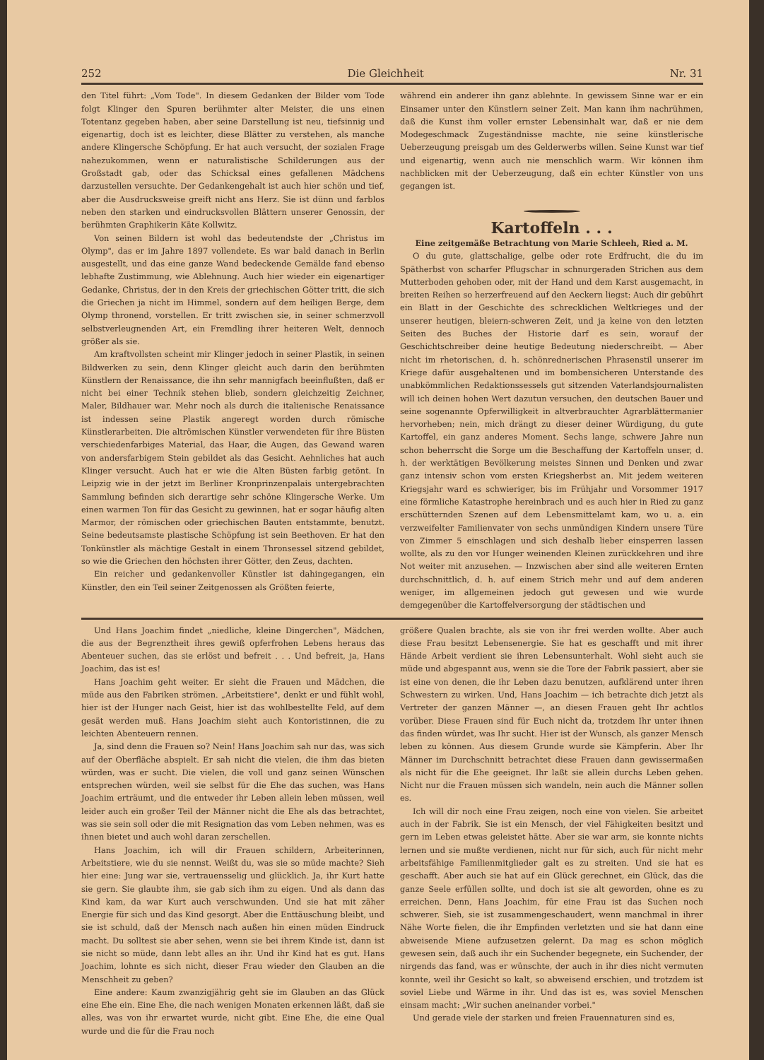252 Die Gleichheit Nr. 31
den Titel führt: „Vom Tode". In diesem Gedanken der Bilder vom Tode folgt Klinger den Spuren berühmter alter Meister, die uns einen Totentanz gegeben haben, aber seine Darstellung ist neu, tiefsinnig und eigenartig, doch ist es leichter, diese Blätter zu verstehen, als manche andere Klingersche Schöpfung. Er hat auch versucht, der sozialen Frage nahezukommen, wenn er naturalistische Schilderungen aus der Großstadt gab, oder das Schicksal eines gefallenen Mädchens darzustellen versuchte. Der Gedankengehalt ist auch hier schön und tief, aber die Ausdrucksweise greift nicht ans Herz. Sie ist dünn und farblos neben den starken und eindrucksvollen Blättern unserer Genossin, der berühmten Graphikerin Käte Kollwitz.
Von seinen Bildern ist wohl das bedeutendste der „Christus im Olymp", das er im Jahre 1897 vollendete. Es war bald danach in Berlin ausgestellt, und das eine ganze Wand bedeckende Gemälde fand ebenso lebhafte Zustimmung, wie Ablehnung. Auch hier wieder ein eigenartiger Gedanke, Christus, der in den Kreis der griechischen Götter tritt, die sich die Griechen ja nicht im Himmel, sondern auf dem heiligen Berge, dem Olymp thronend, vorstellen. Er tritt zwischen sie, in seiner schmerzvoll selbstverleugnenden Art, ein Fremdling ihrer heiteren Welt, dennoch größer als sie.
Am kraftvollsten scheint mir Klinger jedoch in seiner Plastik, in seinen Bildwerken zu sein, denn Klinger gleicht auch darin den berühmten Künstlern der Renaissance, die ihn sehr mannigfach beeinflußten, daß er nicht bei einer Technik stehen blieb, sondern gleichzeitig Zeichner, Maler, Bildhauer war. Mehr noch als durch die italienische Renaissance ist indessen seine Plastik angeregt worden durch römische Künstlerarbeiten. Die altrömischen Künstler verwendeten für ihre Büsten verschiedenfarbiges Material, das Haar, die Augen, das Gewand waren von andersfarbigem Stein gebildet als das Gesicht. Aehnliches hat auch Klinger versucht. Auch hat er wie die Alten Büsten farbig getönt. In Leipzig wie in der jetzt im Berliner Kronprinzenpalais untergebrachten Sammlung befinden sich derartige sehr schöne Klingersche Werke. Um einen warmen Ton für das Gesicht zu gewinnen, hat er sogar häufig alten Marmor, der römischen oder griechischen Bauten entstammte, benutzt. Seine bedeutsamste plastische Schöpfung ist sein Beethoven. Er hat den Tonkünstler als mächtige Gestalt in einem Thronsessel sitzend gebildet, so wie die Griechen den höchsten ihrer Götter, den Zeus, dachten.
Ein reicher und gedankenvoller Künstler ist dahingegangen, ein Künstler, den ein Teil seiner Zeitgenossen als Größten feierte,
während ein anderer ihn ganz ablehnte. In gewissem Sinne war er ein Einsamer unter den Künstlern seiner Zeit. Man kann ihm nachrühmen, daß die Kunst ihm voller ernster Lebensinhalt war, daß er nie dem Modegeschmack Zugeständnisse machte, nie seine künstlerische Ueberzeugung preisgab um des Gelderwerbs willen. Seine Kunst war tief und eigenartig, wenn auch nie menschlich warm. Wir können ihm nachblicken mit der Ueberzeugung, daß ein echter Künstler von uns gegangen ist.
Kartoffeln . . .
Eine zeitgemäße Betrachtung von Marie Schleeh, Ried a. M.
O du gute, glattschalige, gelbe oder rote Erdfrucht, die du im Spätherbst von scharfer Pflugschar in schnurgeraden Strichen aus dem Mutterboden gehoben oder, mit der Hand und dem Karst ausgemacht, in breiten Reihen so herzerfreuend auf den Aeckern liegst: Auch dir gebührt ein Blatt in der Geschichte des schrecklichen Weltkrieges und der unserer heutigen, bleiern-schweren Zeit, und ja keine von den letzten Seiten des Buches der Historie darf es sein, worauf der Geschichtschreiber deine heutige Bedeutung niederschreibt. — Aber nicht im rhetorischen, d. h. schönrednerischen Phrasenstil unserer im Kriege dafür ausgehaltenen und im bombensicheren Unterstande des unabkömmlichen Redaktionssessels gut sitzenden Vaterlandsjournalisten will ich deinen hohen Wert dazutun versuchen, den deutschen Bauer und seine sogenannte Opferwilligkeit in altverbrauchter Agrarblättermanier hervorheben; nein, mich drängt zu dieser deiner Würdigung, du gute Kartoffel, ein ganz anderes Moment. Sechs lange, schwere Jahre nun schon beherrscht die Sorge um die Beschaffung der Kartoffeln unser, d. h. der werktätigen Bevölkerung meistes Sinnen und Denken und zwar ganz intensiv schon vom ersten Kriegsherbst an. Mit jedem weiteren Kriegsjahr ward es schwieriger, bis im Frühjahr und Vorsommer 1917 eine förmliche Katastrophe hereinbrach und es auch hier in Ried zu ganz erschütternden Szenen auf dem Lebensmittelamt kam, wo u. a. ein verzweifelter Familienvater von sechs unmündigen Kindern unsere Türe von Zimmer 5 einschlagen und sich deshalb lieber einsperren lassen wollte, als zu den vor Hunger weinenden Kleinen zurückkehren und ihre Not weiter mit anzusehen. — Inzwischen aber sind alle weiteren Ernten durchschnittlich, d. h. auf einem Strich mehr und auf dem anderen weniger, im allgemeinen jedoch gut gewesen und wie wurde demgegenüber die Kartoffelversorgung der städtischen und
Und Hans Joachim findet „niedliche, kleine Dingerchen", Mädchen, die aus der Begrenztheit ihres gewiß opferfrohen Lebens heraus das Abenteuer suchen, das sie erlöst und befreit . . . Und befreit, ja, Hans Joachim, das ist es!
Hans Joachim geht weiter. Er sieht die Frauen und Mädchen, die müde aus den Fabriken strömen. „Arbeitstiere", denkt er und fühlt wohl, hier ist der Hunger nach Geist, hier ist das wohlbestellte Feld, auf dem gesät werden muß. Hans Joachim sieht auch Kontoristinnen, die zu leichten Abenteuern rennen.
Ja, sind denn die Frauen so? Nein! Hans Joachim sah nur das, was sich auf der Oberfläche abspielt. Er sah nicht die vielen, die ihm das bieten würden, was er sucht. Die vielen, die voll und ganz seinen Wünschen entsprechen würden, weil sie selbst für die Ehe das suchen, was Hans Joachim erträumt, und die entweder ihr Leben allein leben müssen, weil leider auch ein großer Teil der Männer nicht die Ehe als das betrachtet, was sie sein soll oder die mit Resignation das vom Leben nehmen, was es ihnen bietet und auch wohl daran zerschellen.
Hans Joachim, ich will dir Frauen schildern, Arbeiterinnen, Arbeitstiere, wie du sie nennst. Weißt du, was sie so müde machte? Sieh hier eine: Jung war sie, vertrauensselig und glücklich. Ja, ihr Kurt hatte sie gern. Sie glaubte ihm, sie gab sich ihm zu eigen. Und als dann das Kind kam, da war Kurt auch verschwunden. Und sie hat mit zäher Energie für sich und das Kind gesorgt. Aber die Enttäuschung bleibt, und sie ist schuld, daß der Mensch nach außen hin einen müden Eindruck macht. Du solltest sie aber sehen, wenn sie bei ihrem Kinde ist, dann ist sie nicht so müde, dann lebt alles an ihr. Und ihr Kind hat es gut. Hans Joachim, lohnte es sich nicht, dieser Frau wieder den Glauben an die Menschheit zu geben?
Eine andere: Kaum zwanzigjährig geht sie im Glauben an das Glück eine Ehe ein. Eine Ehe, die nach wenigen Monaten erkennen läßt, daß sie alles, was von ihr erwartet wurde, nicht gibt. Eine Ehe, die eine Qual wurde und die für die Frau noch
größere Qualen brachte, als sie von ihr frei werden wollte. Aber auch diese Frau besitzt Lebensenergie. Sie hat es geschafft und mit ihrer Hände Arbeit verdient sie ihren Lebensunterhalt. Wohl sieht auch sie müde und abgespannt aus, wenn sie die Tore der Fabrik passiert, aber sie ist eine von denen, die ihr Leben dazu benutzen, aufklärend unter ihren Schwestern zu wirken. Und, Hans Joachim — ich betrachte dich jetzt als Vertreter der ganzen Männer —, an diesen Frauen geht Ihr achtlos vorüber. Diese Frauen sind für Euch nicht da, trotzdem Ihr unter ihnen das finden würdet, was Ihr sucht. Hier ist der Wunsch, als ganzer Mensch leben zu können. Aus diesem Grunde wurde sie Kämpferin. Aber Ihr Männer im Durchschnitt betrachtet diese Frauen dann gewissermaßen als nicht für die Ehe geeignet. Ihr laßt sie allein durchs Leben gehen. Nicht nur die Frauen müssen sich wandeln, nein auch die Männer sollen es.
Ich will dir noch eine Frau zeigen, noch eine von vielen. Sie arbeitet auch in der Fabrik. Sie ist ein Mensch, der viel Fähigkeiten besitzt und gern im Leben etwas geleistet hätte. Aber sie war arm, sie konnte nichts lernen und sie mußte verdienen, nicht nur für sich, auch für nicht mehr arbeitsfähige Familienmitglieder galt es zu streiten. Und sie hat es geschafft. Aber auch sie hat auf ein Glück gerechnet, ein Glück, das die ganze Seele erfüllen sollte, und doch ist sie alt geworden, ohne es zu erreichen. Denn, Hans Joachim, für eine Frau ist das Suchen noch schwerer. Sieh, sie ist zusammengeschaudert, wenn manchmal in ihrer Nähe Worte fielen, die ihr Empfinden verletzten und sie hat dann eine abweisende Miene aufzusetzen gelernt. Da mag es schon möglich gewesen sein, daß auch ihr ein Suchender begegnete, ein Suchender, der nirgends das fand, was er wünschte, der auch in ihr dies nicht vermuten konnte, weil ihr Gesicht so kalt, so abweisend erschien, und trotzdem ist soviel Liebe und Wärme in ihr. Und das ist es, was soviel Menschen einsam macht: „Wir suchen aneinander vorbei."
Und gerade viele der starken und freien Frauennaturen sind es,